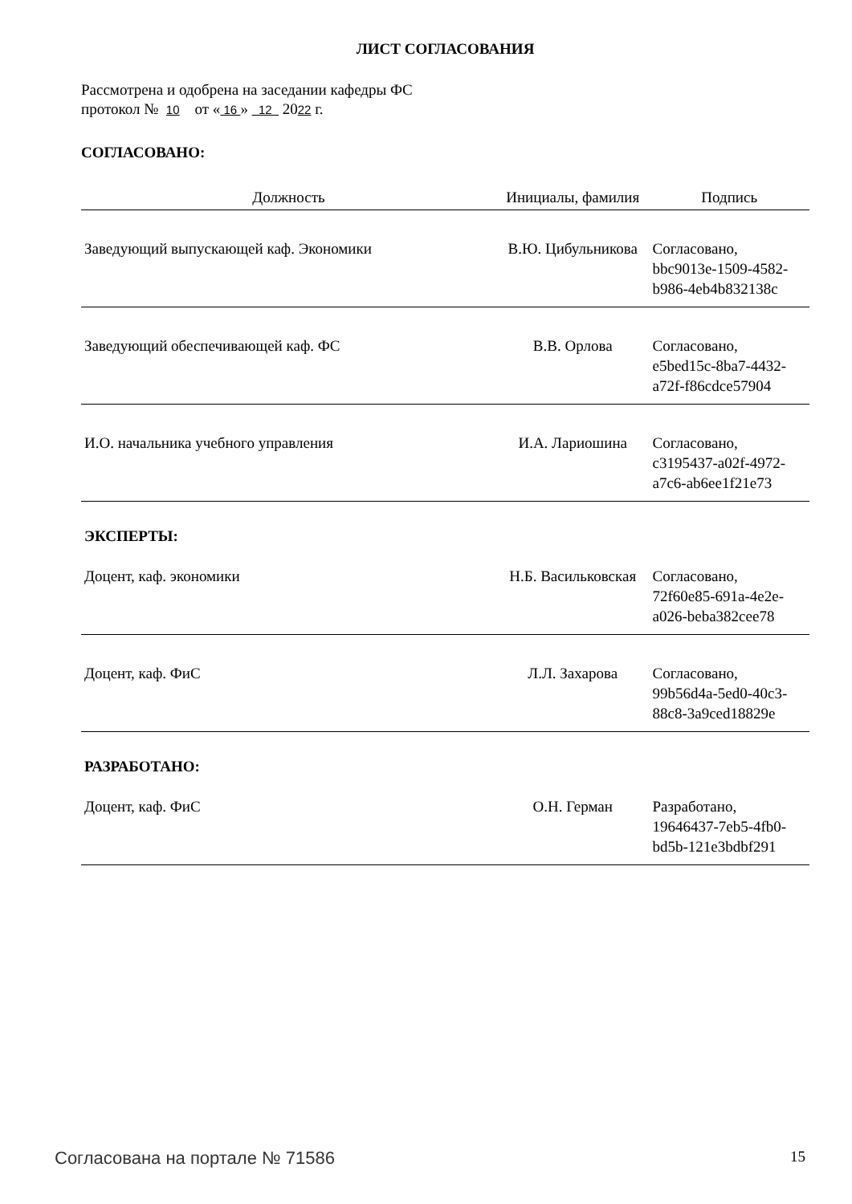ЛИСТ СОГЛАСОВАНИЯ
Рассмотрена и одобрена на заседании кафедры ФС
протокол № 10 от « 16 » 12 2022 г.
СОГЛАСОВАНО:
| Должность | Инициалы, фамилия | Подпись |
| --- | --- | --- |
| Заведующий выпускающей каф. Экономики | В.Ю. Цибульникова | Согласовано, bbc9013e-1509-4582- b986-4eb4b832138c |
| Заведующий обеспечивающей каф. ФС | В.В. Орлова | Согласовано, e5bed15c-8ba7-4432- a72f-f86cdce57904 |
| И.О. начальника учебного управления | И.А. Лариошина | Согласовано, c3195437-a02f-4972- a7c6-ab6ee1f21e73 |
| ЭКСПЕРТЫ: | | |
| Доцент, каф. экономики | Н.Б. Васильковская | Согласовано, 72f60e85-691a-4e2e- a026-beba382cee78 |
| Доцент, каф. ФиС | Л.Л. Захарова | Согласовано, 99b56d4a-5ed0-40c3- 88c8-3a9ced18829e |
| РАЗРАБОТАНО: | | |
| Доцент, каф. ФиС | О.Н. Герман | Разработано, 19646437-7eb5-4fb0- bd5b-121e3bdbf291 |
Согласована на портале № 71586 15